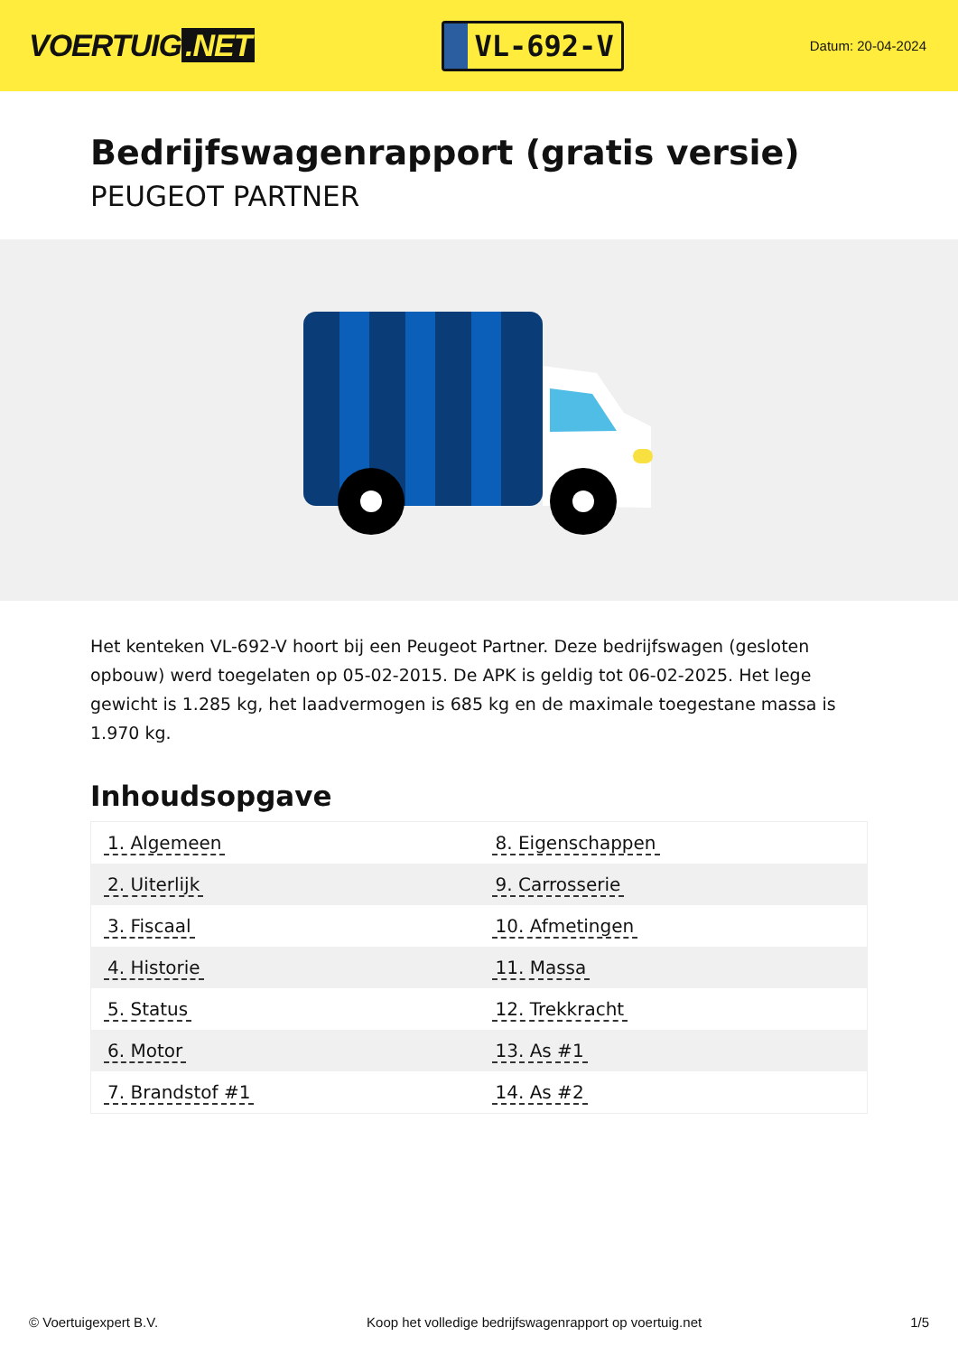VOERTUIG.NET
VL-692-V
Datum: 20-04-2024
Bedrijfswagenrapport (gratis versie)
PEUGEOT PARTNER
Het kenteken VL-692-V hoort bij een Peugeot Partner. Deze bedrijfswagen (gesloten opbouw) werd toegelaten op 05-02-2015. De APK is geldig tot 06-02-2025. Het lege gewicht is 1.285 kg, het laadvermogen is 685 kg en de maximale toegestane massa is 1.970 kg.
Inhoudsopgave
| 1. Algemeen | 8. Eigenschappen |
| 2. Uiterlijk | 9. Carrosserie |
| 3. Fiscaal | 10. Afmetingen |
| 4. Historie | 11. Massa |
| 5. Status | 12. Trekkracht |
| 6. Motor | 13. As #1 |
| 7. Brandstof #1 | 14. As #2 |
© Voertuigexpert B.V. Koop het volledige bedrijfswagenrapport op voertuig.net 1/5